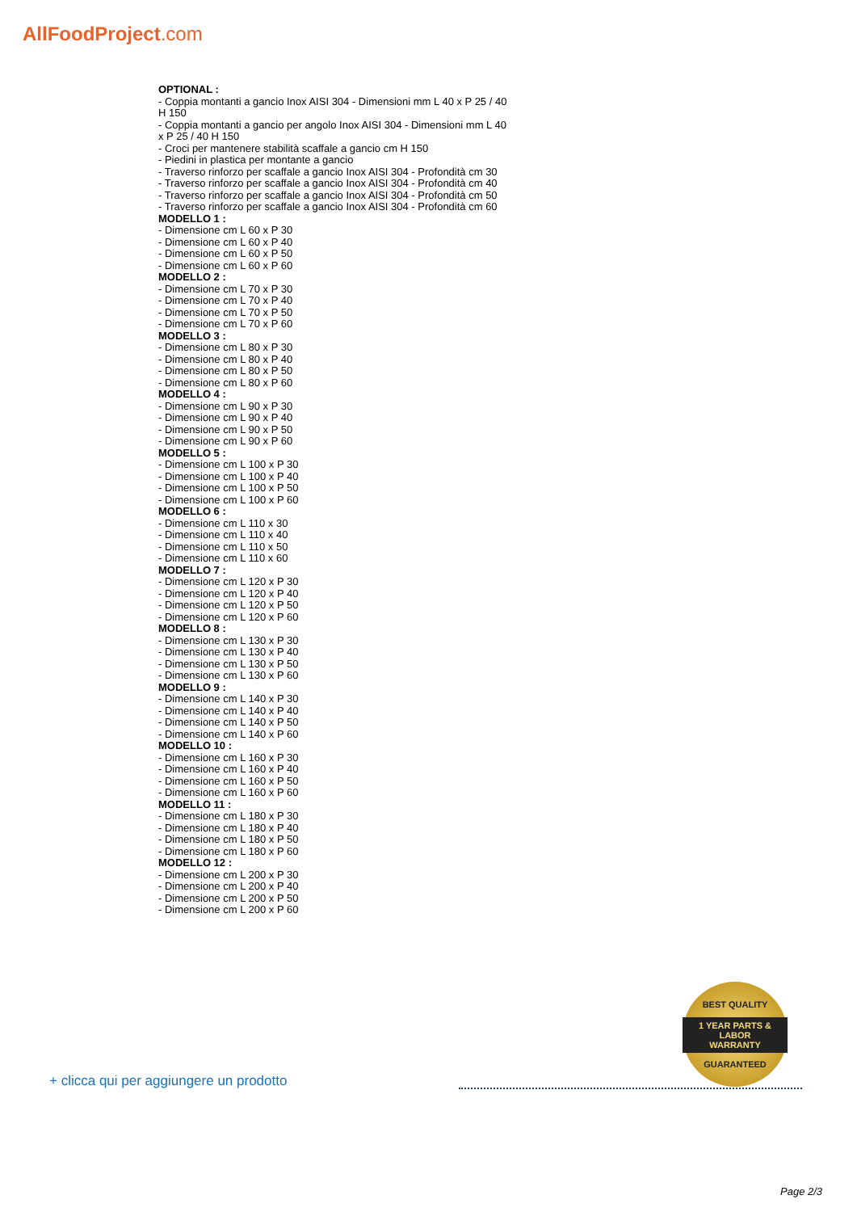AllFoodProject.com
OPTIONAL :
- Coppia montanti a gancio Inox AISI 304 - Dimensioni mm L 40 x P 25 / 40 H 150
- Coppia montanti a gancio per angolo Inox AISI 304 - Dimensioni mm L 40 x P 25 / 40 H 150
- Croci per mantenere stabilità scaffale a gancio cm H 150
- Piedini in plastica per montante a gancio
- Traverso rinforzo per scaffale a gancio Inox AISI 304 - Profondità cm 30
- Traverso rinforzo per scaffale a gancio Inox AISI 304 - Profondità cm 40
- Traverso rinforzo per scaffale a gancio Inox AISI 304 - Profondità cm 50
- Traverso rinforzo per scaffale a gancio Inox AISI 304 - Profondità cm 60
MODELLO 1 :
- Dimensione cm L 60 x P 30
- Dimensione cm L 60 x P 40
- Dimensione cm L 60 x P 50
- Dimensione cm L 60 x P 60
MODELLO 2 :
- Dimensione cm L 70 x P 30
- Dimensione cm L 70 x P 40
- Dimensione cm L 70 x P 50
- Dimensione cm L 70 x P 60
MODELLO 3 :
- Dimensione cm L 80 x P 30
- Dimensione cm L 80 x P 40
- Dimensione cm L 80 x P 50
- Dimensione cm L 80 x P 60
MODELLO 4 :
- Dimensione cm L 90 x P 30
- Dimensione cm L 90 x P 40
- Dimensione cm L 90 x P 50
- Dimensione cm L 90 x P 60
MODELLO 5 :
- Dimensione cm L 100 x P 30
- Dimensione cm L 100 x P 40
- Dimensione cm L 100 x P 50
- Dimensione cm L 100 x P 60
MODELLO 6 :
- Dimensione cm L 110 x 30
- Dimensione cm L 110 x 40
- Dimensione cm L 110 x 50
- Dimensione cm L 110 x 60
MODELLO 7 :
- Dimensione cm L 120 x P 30
- Dimensione cm L 120 x P 40
- Dimensione cm L 120 x P 50
- Dimensione cm L 120 x P 60
MODELLO 8 :
- Dimensione cm L 130 x P 30
- Dimensione cm L 130 x P 40
- Dimensione cm L 130 x P 50
- Dimensione cm L 130 x P 60
MODELLO 9 :
- Dimensione cm L 140 x P 30
- Dimensione cm L 140 x P 40
- Dimensione cm L 140 x P 50
- Dimensione cm L 140 x P 60
MODELLO 10 :
- Dimensione cm L 160 x P 30
- Dimensione cm L 160 x P 40
- Dimensione cm L 160 x P 50
- Dimensione cm L 160 x P 60
MODELLO 11 :
- Dimensione cm L 180 x P 30
- Dimensione cm L 180 x P 40
- Dimensione cm L 180 x P 50
- Dimensione cm L 180 x P 60
MODELLO 12 :
- Dimensione cm L 200 x P 30
- Dimensione cm L 200 x P 40
- Dimensione cm L 200 x P 50
- Dimensione cm L 200 x P 60
BEST QUALITY
1 YEAR PARTS & LABOR
WARRANTY
GUARANTEED
+ clicca qui per aggiungere un prodotto
Page 2/3